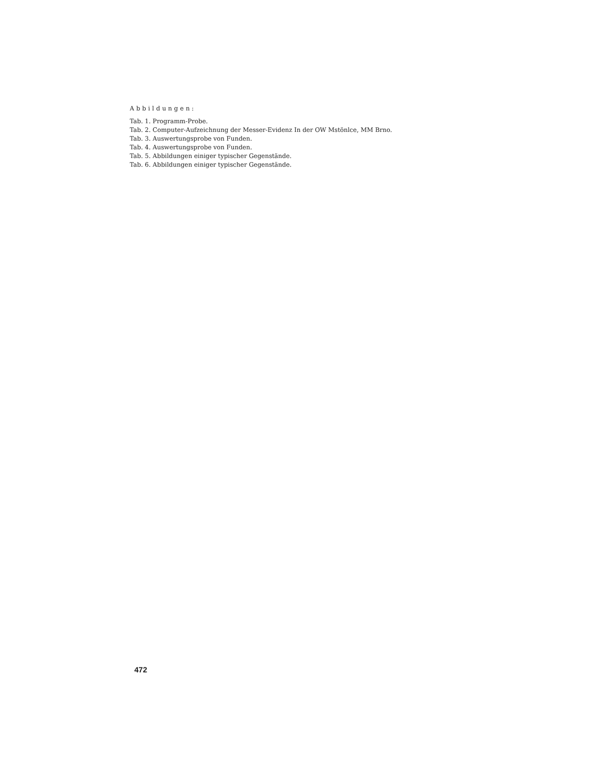Abbildungen:
Tab. 1. Programm-Probe.
Tab. 2. Computer-Aufzeichnung der Messer-Evidenz In der OW Mstönlce, MM Brno.
Tab. 3. Auswertungsprobe von Funden.
Tab. 4. Auswertungsprobe von Funden.
Tab. 5. Abbildungen einiger typischer Gegenstände.
Tab. 6. Abbildungen einiger typischer Gegenstände.
472